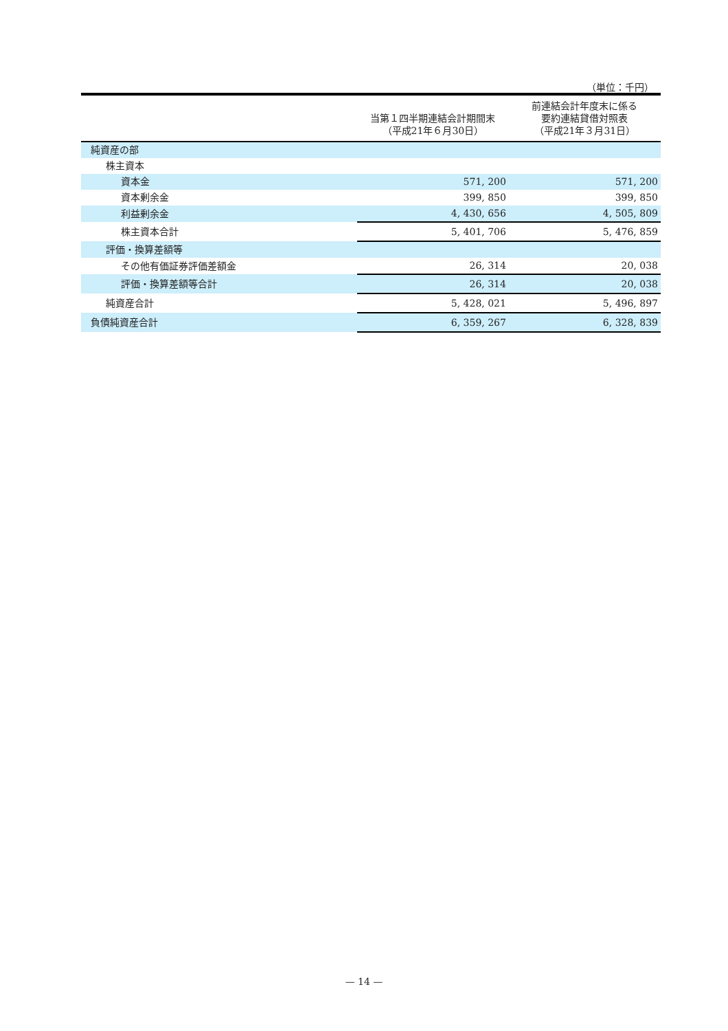（単位：千円）
| | 当第１四半期連結会計期間末 （平成21年６月30日） | 前連結会計年度末に係る 要約連結貸借対照表 （平成21年３月31日） |
| --- | --- | --- |
| 純資産の部 | | |
| 株主資本 | | |
| 資本金 | 571, 200 | 571, 200 |
| 資本剰余金 | 399, 850 | 399, 850 |
| 利益剰余金 | 4, 430, 656 | 4, 505, 809 |
| 株主資本合計 | 5, 401, 706 | 5, 476, 859 |
| 評価・換算差額等 | | |
| その他有価証券評価差額金 | 26, 314 | 20, 038 |
| 評価・換算差額等合計 | 26, 314 | 20, 038 |
| 純資産合計 | 5, 428, 021 | 5, 496, 897 |
| 負債純資産合計 | 6, 359, 267 | 6, 328, 839 |
— 14 —